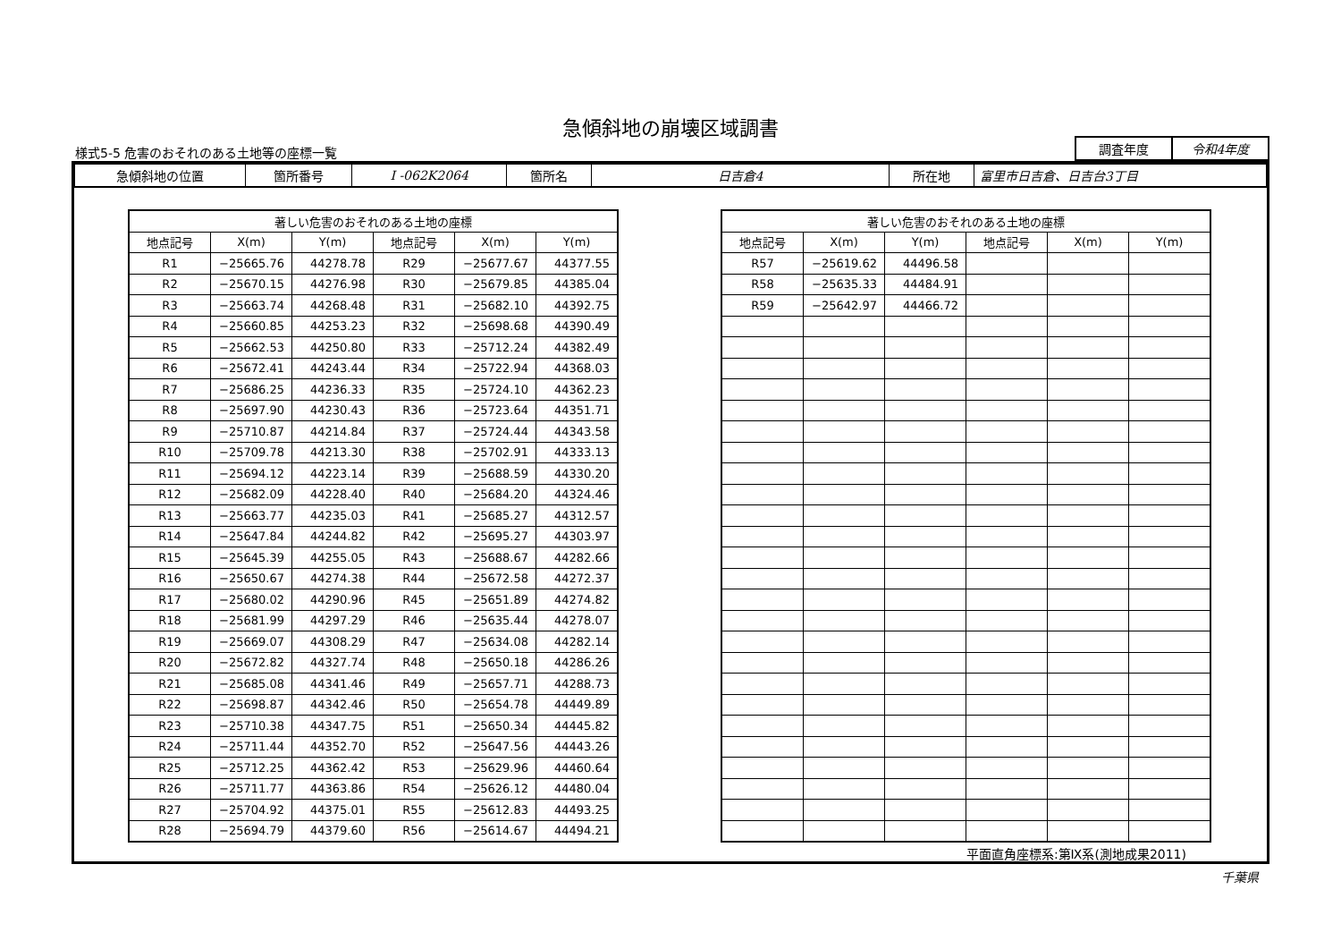急傾斜地の崩壊区域調書
様式5-5 危害のおそれのある土地等の座標一覧
| 調査年度 | 令和4年度 |
| 急傾斜地の位置 | 箇所番号 | I -062K2064 | 箇所名 | 日吉倉4 | 所在地 | 富里市日吉倉、日吉台3丁目 |
| 著しい危害のおそれのある土地の座標 | | | | | |
| --- | --- | --- | --- | --- | --- |
| 地点記号 | X(m) | Y(m) | 地点記号 | X(m) | Y(m) |
| R1 | −25665.76 | 44278.78 | R29 | −25677.67 | 44377.55 |
| R2 | −25670.15 | 44276.98 | R30 | −25679.85 | 44385.04 |
| R3 | −25663.74 | 44268.48 | R31 | −25682.10 | 44392.75 |
| R4 | −25660.85 | 44253.23 | R32 | −25698.68 | 44390.49 |
| R5 | −25662.53 | 44250.80 | R33 | −25712.24 | 44382.49 |
| R6 | −25672.41 | 44243.44 | R34 | −25722.94 | 44368.03 |
| R7 | −25686.25 | 44236.33 | R35 | −25724.10 | 44362.23 |
| R8 | −25697.90 | 44230.43 | R36 | −25723.64 | 44351.71 |
| R9 | −25710.87 | 44214.84 | R37 | −25724.44 | 44343.58 |
| R10 | −25709.78 | 44213.30 | R38 | −25702.91 | 44333.13 |
| R11 | −25694.12 | 44223.14 | R39 | −25688.59 | 44330.20 |
| R12 | −25682.09 | 44228.40 | R40 | −25684.20 | 44324.46 |
| R13 | −25663.77 | 44235.03 | R41 | −25685.27 | 44312.57 |
| R14 | −25647.84 | 44244.82 | R42 | −25695.27 | 44303.97 |
| R15 | −25645.39 | 44255.05 | R43 | −25688.67 | 44282.66 |
| R16 | −25650.67 | 44274.38 | R44 | −25672.58 | 44272.37 |
| R17 | −25680.02 | 44290.96 | R45 | −25651.89 | 44274.82 |
| R18 | −25681.99 | 44297.29 | R46 | −25635.44 | 44278.07 |
| R19 | −25669.07 | 44308.29 | R47 | −25634.08 | 44282.14 |
| R20 | −25672.82 | 44327.74 | R48 | −25650.18 | 44286.26 |
| R21 | −25685.08 | 44341.46 | R49 | −25657.71 | 44288.73 |
| R22 | −25698.87 | 44342.46 | R50 | −25654.78 | 44449.89 |
| R23 | −25710.38 | 44347.75 | R51 | −25650.34 | 44445.82 |
| R24 | −25711.44 | 44352.70 | R52 | −25647.56 | 44443.26 |
| R25 | −25712.25 | 44362.42 | R53 | −25629.96 | 44460.64 |
| R26 | −25711.77 | 44363.86 | R54 | −25626.12 | 44480.04 |
| R27 | −25704.92 | 44375.01 | R55 | −25612.83 | 44493.25 |
| R28 | −25694.79 | 44379.60 | R56 | −25614.67 | 44494.21 |
| 著しい危害のおそれのある土地の座標 | | | | | |
| --- | --- | --- | --- | --- | --- |
| 地点記号 | X(m) | Y(m) | 地点記号 | X(m) | Y(m) |
| R57 | −25619.62 | 44496.58 | | | |
| R58 | −25635.33 | 44484.91 | | | |
| R59 | −25642.97 | 44466.72 | | | |
平面直角座標系:第Ⅸ系(測地成果2011)
千葉県